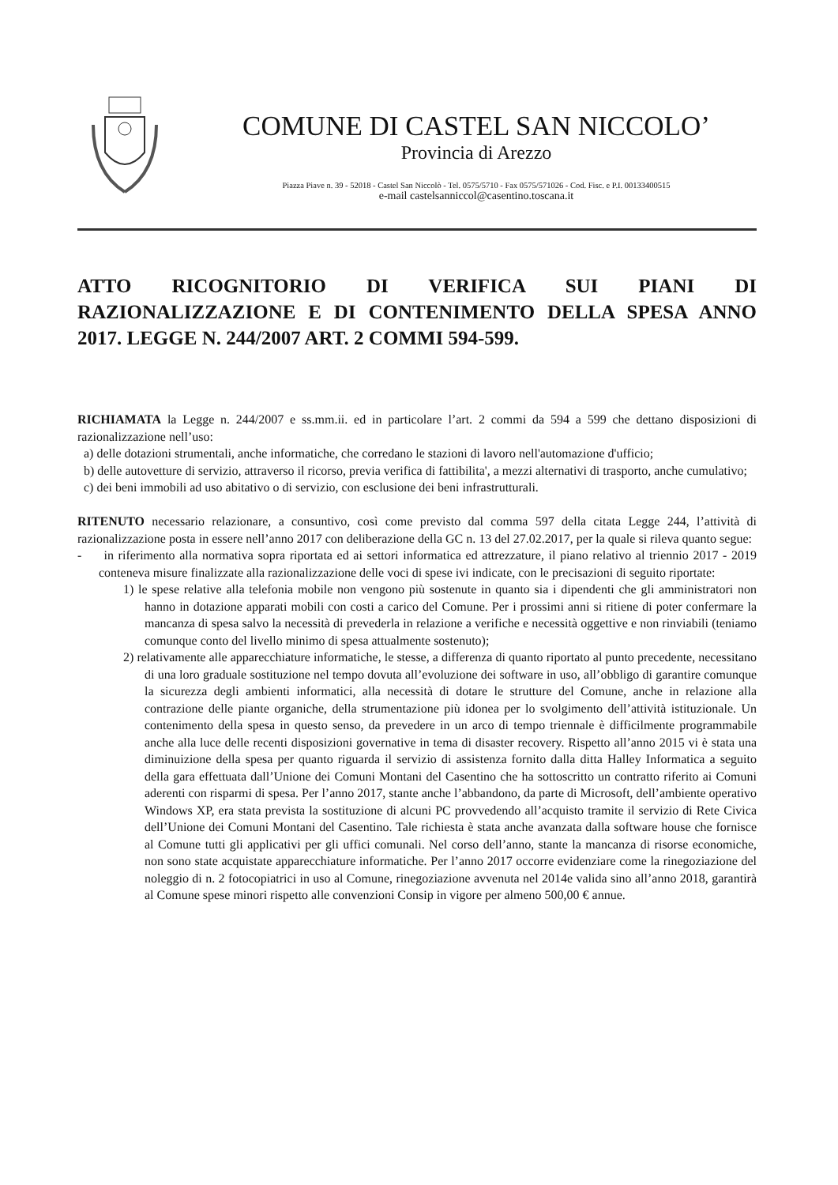COMUNE DI CASTEL SAN NICCOLO’
Provincia di Arezzo
Piazza Piave n. 39 - 52018 - Castel San Niccolò - Tel. 0575/5710 - Fax 0575/571026 - Cod. Fisc. e P.I. 00133400515
e-mail castelsanniccol@casentino.toscana.it
ATTO RICOGNITORIO DI VERIFICA SUI PIANI DI RAZIONALIZZAZIONE E DI CONTENIMENTO DELLA SPESA ANNO 2017. LEGGE N. 244/2007 ART. 2 COMMI 594-599.
RICHIAMATA la Legge n. 244/2007 e ss.mm.ii. ed in particolare l’art. 2 commi da 594 a 599 che dettano disposizioni di razionalizzazione nell’uso:
a) delle dotazioni strumentali, anche informatiche, che corredano le stazioni di lavoro nell'automazione d'ufficio;
b) delle autovetture di servizio, attraverso il ricorso, previa verifica di fattibilita', a mezzi alternativi di trasporto, anche cumulativo;
c) dei beni immobili ad uso abitativo o di servizio, con esclusione dei beni infrastrutturali.
RITENUTO necessario relazionare, a consuntivo, così come previsto dal comma 597 della citata Legge 244, l’attività di razionalizzazione posta in essere nell’anno 2017 con deliberazione della GC n. 13 del 27.02.2017, per la quale si rileva quanto segue:
- in riferimento alla normativa sopra riportata ed ai settori informatica ed attrezzature, il piano relativo al triennio 2017 - 2019 conteneva misure finalizzate alla razionalizzazione delle voci di spese ivi indicate, con le precisazioni di seguito riportate:
1) le spese relative alla telefonia mobile non vengono più sostenute in quanto sia i dipendenti che gli amministratori non hanno in dotazione apparati mobili con costi a carico del Comune. Per i prossimi anni si ritiene di poter confermare la mancanza di spesa salvo la necessità di prevederla in relazione a verifiche e necessità oggettive e non rinviabili (teniamo comunque conto del livello minimo di spesa attualmente sostenuto);
2) relativamente alle apparecchiature informatiche, le stesse, a differenza di quanto riportato al punto precedente, necessitano di una loro graduale sostituzione nel tempo dovuta all’evoluzione dei software in uso, all’obbligo di garantire comunque la sicurezza degli ambienti informatici, alla necessità di dotare le strutture del Comune, anche in relazione alla contrazione delle piante organiche, della strumentazione più idonea per lo svolgimento dell’attività istituzionale. Un contenimento della spesa in questo senso, da prevedere in un arco di tempo triennale è difficilmente programmabile anche alla luce delle recenti disposizioni governative in tema di disaster recovery. Rispetto all’anno 2015 vi è stata una diminuizione della spesa per quanto riguarda il servizio di assistenza fornito dalla ditta Halley Informatica a seguito della gara effettuata dall’Unione dei Comuni Montani del Casentino che ha sottoscritto un contratto riferito ai Comuni aderenti con risparmi di spesa. Per l’anno 2017, stante anche l’abbandono, da parte di Microsoft, dell’ambiente operativo Windows XP, era stata prevista la sostituzione di alcuni PC provvedendo all’acquisto tramite il servizio di Rete Civica dell’Unione dei Comuni Montani del Casentino. Tale richiesta è stata anche avanzata dalla software house che fornisce al Comune tutti gli applicativi per gli uffici comunali. Nel corso dell’anno, stante la mancanza di risorse economiche, non sono state acquistate apparecchiature informatiche. Per l’anno 2017 occorre evidenziare come la rinegoziazione del noleggio di n. 2 fotocopiatrici in uso al Comune, rinegoziazione avvenuta nel 2014e valida sino all’anno 2018, garantirà al Comune spese minori rispetto alle convenzioni Consip in vigore per almeno 500,00 € annue.